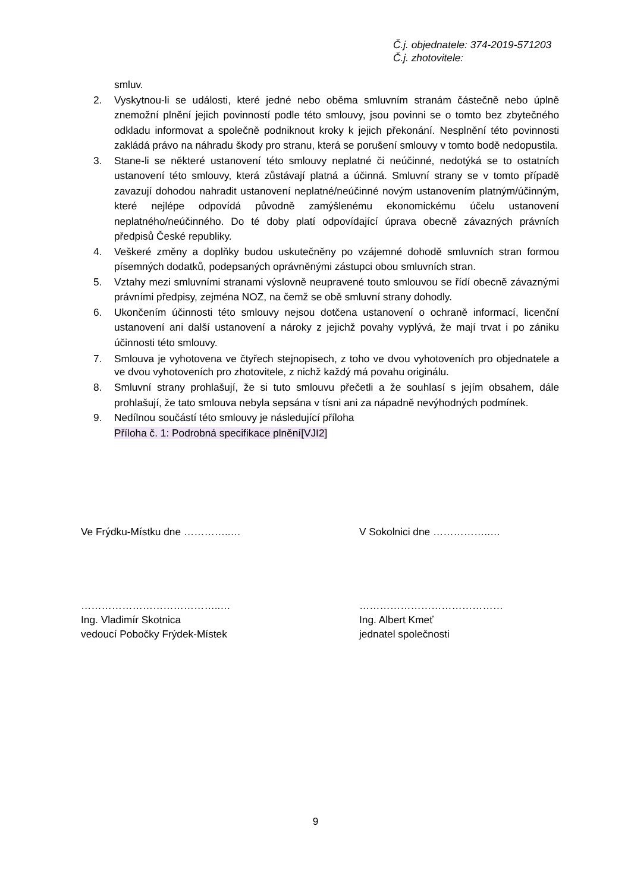Č.j. objednatele: 374-2019-571203
Č.j. zhotovitele:
smluv.
2. Vyskytnou-li se události, které jedné nebo oběma smluvním stranám částečně nebo úplně znemožní plnění jejich povinností podle této smlouvy, jsou povinni se o tomto bez zbytečného odkladu informovat a společně podniknout kroky k jejich překonání. Nesplnění této povinnosti zakládá právo na náhradu škody pro stranu, která se porušení smlouvy v tomto bodě nedopustila.
3. Stane-li se některé ustanovení této smlouvy neplatné či neúčinné, nedotýká se to ostatních ustanovení této smlouvy, která zůstávají platná a účinná. Smluvní strany se v tomto případě zavazují dohodou nahradit ustanovení neplatné/neúčinné novým ustanovením platným/účinným, které nejlépe odpovídá původně zamýšlenému ekonomickému účelu ustanovení neplatného/neúčinného. Do té doby platí odpovídající úprava obecně závazných právních předpisů České republiky.
4. Veškeré změny a doplňky budou uskutečněny po vzájemné dohodě smluvních stran formou písemných dodatků, podepsaných oprávněnými zástupci obou smluvních stran.
5. Vztahy mezi smluvními stranami výslovně neupravené touto smlouvou se řídí obecně závaznými právními předpisy, zejména NOZ, na čemž se obě smluvní strany dohodly.
6. Ukončením účinnosti této smlouvy nejsou dotčena ustanovení o ochraně informací, licenční ustanovení ani další ustanovení a nároky z jejichž povahy vyplývá, že mají trvat i po zániku účinnosti této smlouvy.
7. Smlouva je vyhotovena ve čtyřech stejnopisech, z toho ve dvou vyhotoveních pro objednatele a ve dvou vyhotoveních pro zhotovitele, z nichž každý má povahu originálu.
8. Smluvní strany prohlašují, že si tuto smlouvu přečetli a že souhlasí s jejím obsahem, dále prohlašují, že tato smlouva nebyla sepsána v tísni ani za nápadně nevýhodných podmínek.
9. Nedílnou součástí této smlouvy je následující příloha
Příloha č. 1: Podrobná specifikace plnění[VJI2]
Ve Frýdku-Místku dne …………..… V Sokolnici dne ……………..…
…………………………………..… ……………………………………
Ing. Vladimír Skotnica Ing. Albert Kmeť
vedoucí Pobočky Frýdek-Místek jednatel společnosti
9